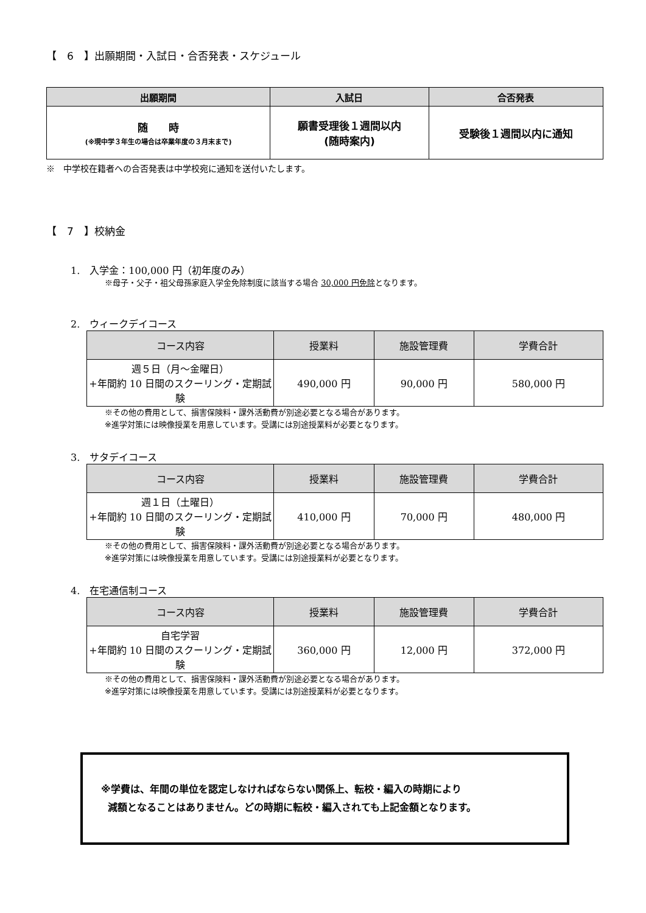【　6　】出願期間・入試日・合否発表・スケジュール
| 出願期間 | 入試日 | 合否発表 |
| --- | --- | --- |
| 随 時 (※現中学３年生の場合は卒業年度の３月末まで) | 願書受理後１週間以内 (随時案内) | 受験後１週間以内に通知 |
※　中学校在籍者への合否発表は中学校宛に通知を送付いたします。
【　7　】校納金
1.　入学金：100,000 円（初年度のみ）
※母子・父子・祖父母孫家庭入学金免除制度に該当する場合 30,000 円免除となります。
2.　ウィークデイコース
| コース内容 | 授業料 | 施設管理費 | 学費合計 |
| --- | --- | --- | --- |
| 週５日（月～金曜日） +年間約 10 日間のスクーリング・定期試験 | 490,000 円 | 90,000 円 | 580,000 円 |
※その他の費用として、損害保険料・課外活動費が別途必要となる場合があります。
※進学対策には映像授業を用意しています。受講には別途授業料が必要となります。
3.　サタデイコース
| コース内容 | 授業料 | 施設管理費 | 学費合計 |
| --- | --- | --- | --- |
| 週１日（土曜日） +年間約 10 日間のスクーリング・定期試験 | 410,000 円 | 70,000 円 | 480,000 円 |
※その他の費用として、損害保険料・課外活動費が別途必要となる場合があります。
※進学対策には映像授業を用意しています。受講には別途授業料が必要となります。
4.　在宅通信制コース
| コース内容 | 授業料 | 施設管理費 | 学費合計 |
| --- | --- | --- | --- |
| 自宅学習 +年間約 10 日間のスクーリング・定期試験 | 360,000 円 | 12,000 円 | 372,000 円 |
※その他の費用として、損害保険料・課外活動費が別途必要となる場合があります。
※進学対策には映像授業を用意しています。受講には別途授業料が必要となります。
※学費は、年間の単位を認定しなければならない関係上、転校・編入の時期により
減額となることはありません。どの時期に転校・編入されても上記金額となります。